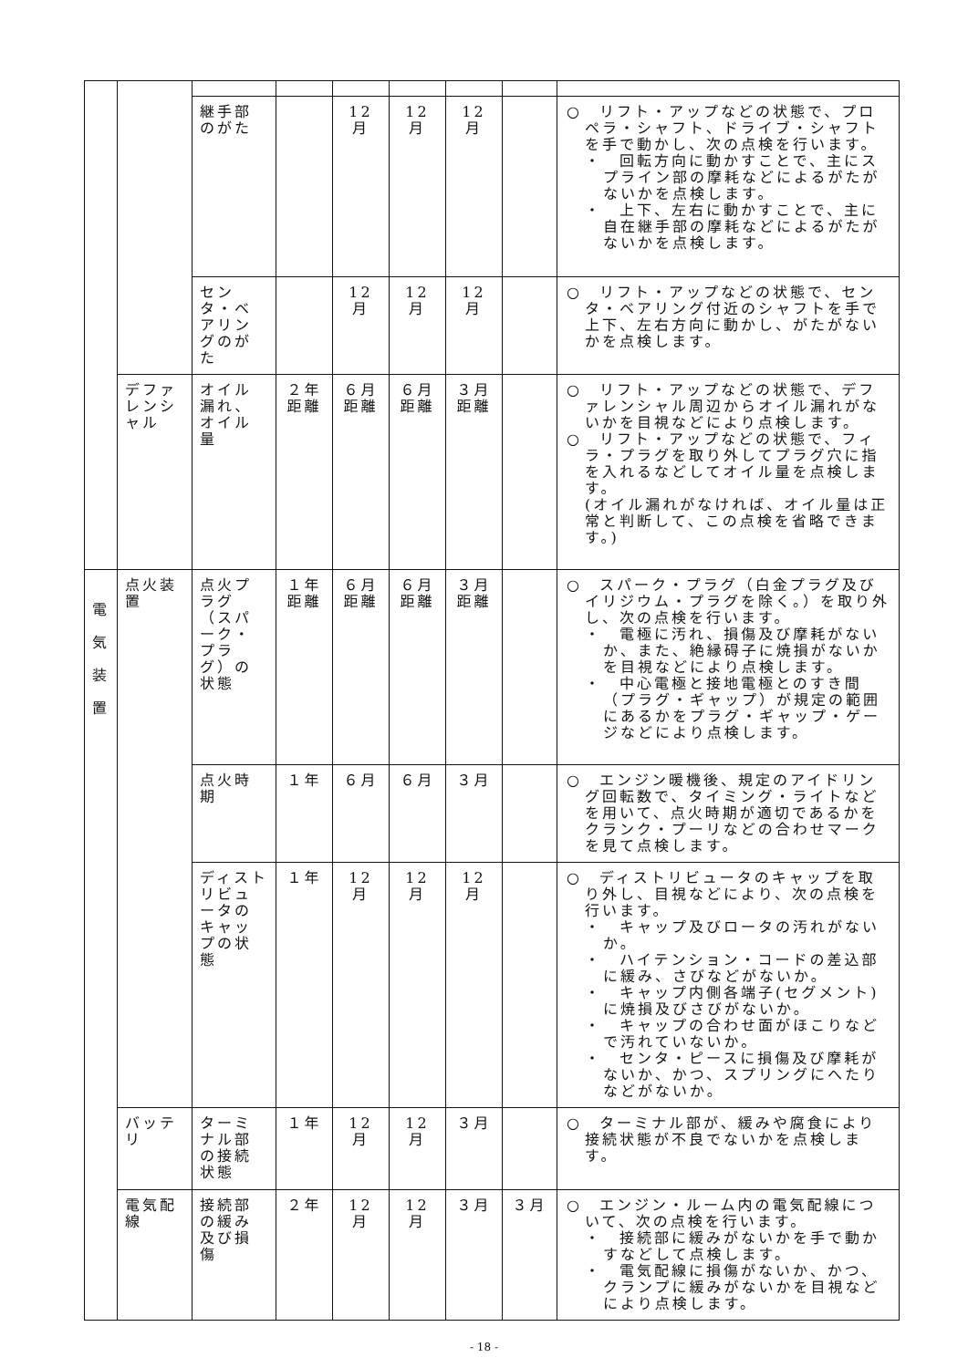| | | 継手部のがた | | 12月 | 12月 | 12月 | | ○ リフト・アップなどの状態で、プロペラ・シャフト、ドライブ・シャフトを手で動かし、次の点検を行います。 ・ 回転方向に動かすことで、主にスプライン部の摩耗などによるがたがないかを点検します。 ・ 上下、左右に動かすことで、主に自在継手部の摩耗などによるがたがないかを点検します。 |
| | | センタ・ベアリングのがた | | 12月 | 12月 | 12月 | | ○ リフト・アップなどの状態で、センタ・ベアリング付近のシャフトを手で上下、左右方向に動かし、がたがないかを点検します。 |
| | デファレンシャル | オイル漏れ、オイル量 | ２年 距離 | ６月 距離 | ６月 距離 | ３月 距離 | | ○ リフト・アップなどの状態で、デファレンシャル周辺からオイル漏れがないかを目視などにより点検します。 ○ リフト・アップなどの状態で、フィラ・プラグを取り外してプラグ穴に指を入れるなどしてオイル量を点検します。 (オイル漏れがなければ、オイル量は正常と判断して、この点検を省略できます。) |
| 電 気 装 置 | 点火装置 | 点火プラグ（スパーク・プラグ）の状態 | １年 距離 | ６月 距離 | ６月 距離 | ３月 距離 | | ○ スパーク・プラグ（白金プラグ及びイリジウム・プラグを除く。）を取り外し、次の点検を行います。 ・ 電極に汚れ、損傷及び摩耗がないか、また、絶縁碍子に焼損がないかを目視などにより点検します。 ・ 中心電極と接地電極とのすき間（プラグ・ギャップ）が規定の範囲にあるかをプラグ・ギャップ・ゲージなどにより点検します。 |
| | | 点火時期 | １年 | ６月 | ６月 | ３月 | | ○ エンジン暖機後、規定のアイドリング回転数で、タイミング・ライトなどを用いて、点火時期が適切であるかをクランク・プーリなどの合わせマークを見て点検します。 |
| | | ディストリビュータのキャップの状態 | １年 | 12月 | 12月 | 12月 | | ○ ディストリビュータのキャップを取り外し、目視などにより、次の点検を行います。 ・ キャップ及びロータの汚れがないか。 ・ ハイテンション・コードの差込部に緩み、さびなどがないか。 ・ キャップ内側各端子(セグメント)に焼損及びさびがないか。 ・ キャップの合わせ面がほこりなどで汚れていないか。 ・ センタ・ピースに損傷及び摩耗がないか、かつ、スプリングにへたりなどがないか。 |
| | バッテリ | ターミナル部の接続状態 | １年 | 12月 | 12月 | ３月 | | ○ ターミナル部が、緩みや腐食により接続状態が不良でないかを点検します。 |
| | 電気配線 | 接続部の緩み及び損傷 | ２年 | 12月 | 12月 | ３月 | ３月 | ○ エンジン・ルーム内の電気配線について、次の点検を行います。 ・ 接続部に緩みがないかを手で動かすなどして点検します。 ・ 電気配線に損傷がないか、かつ、クランプに緩みがないかを目視などにより点検します。 |
- 18 -